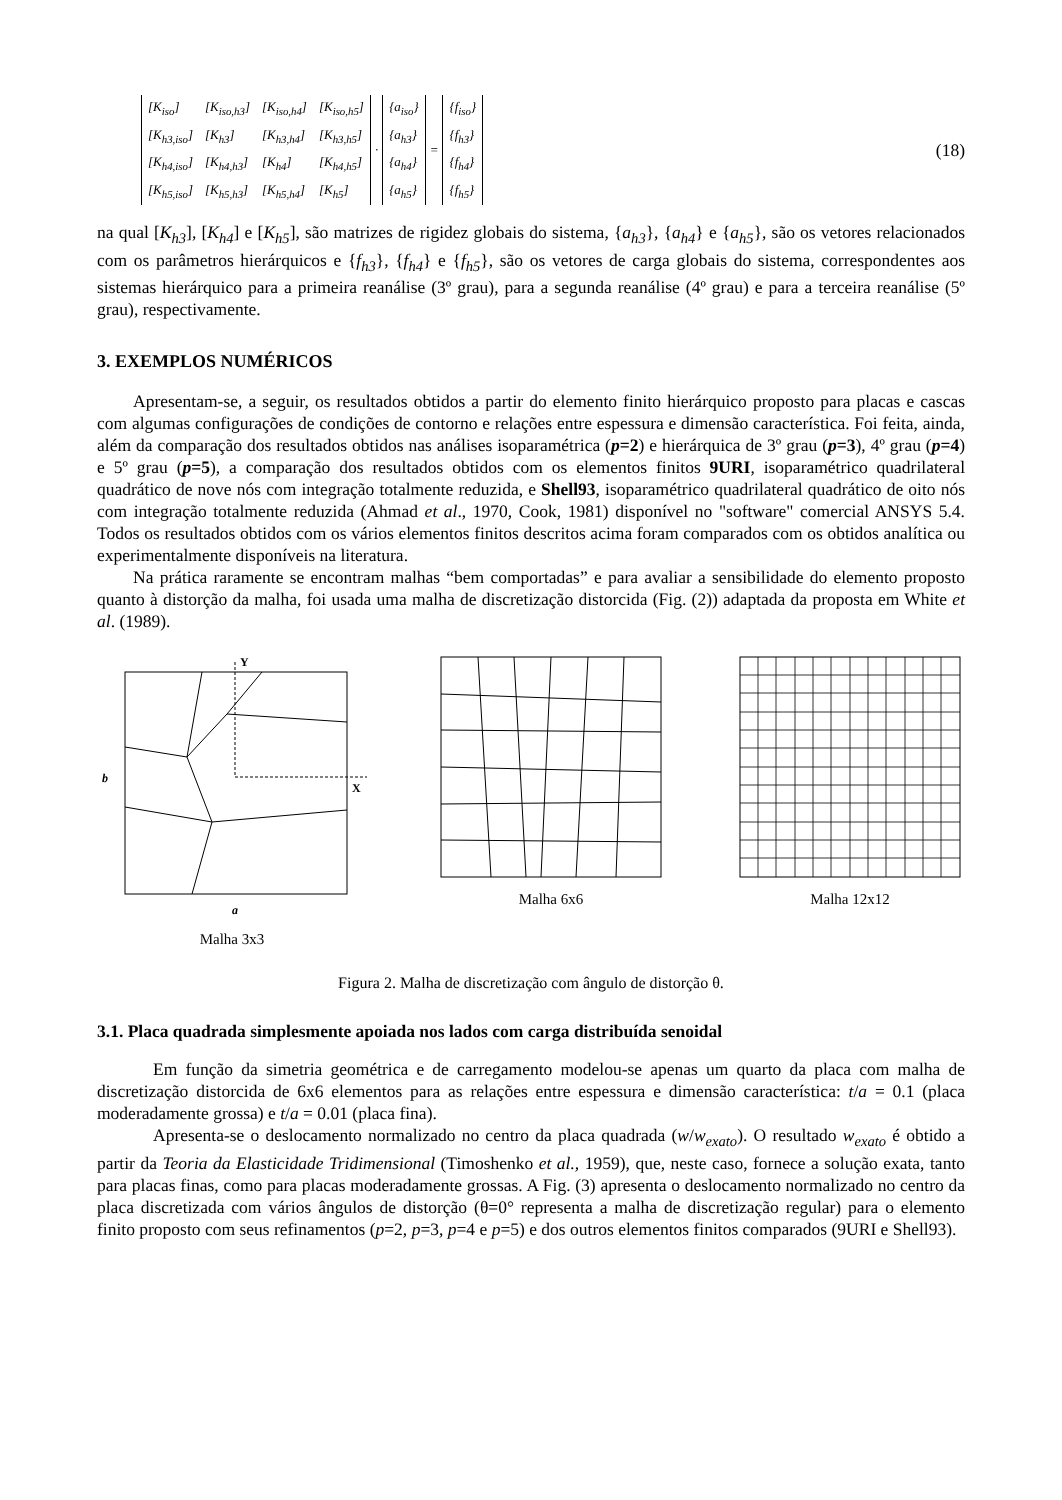| [K<sub>iso</sub>] | [K<sub>iso,h3</sub>] | [K<sub>iso,h4</sub>] | [K<sub>iso,h5</sub>] |
| [K<sub>h3,iso</sub>] | [K<sub>h3</sub>] | [K<sub>h3,h4</sub>] | [K<sub>h3,h5</sub>] |
| [K<sub>h4,iso</sub>] | [K<sub>h4,h3</sub>] | [K<sub>h4</sub>] | [K<sub>h4,h5</sub>] |
| [K<sub>h5,iso</sub>] | [K<sub>h5,h3</sub>] | [K<sub>h5,h4</sub>] | [K<sub>h5</sub>] |
·
| {a<sub>iso</sub>} |
| {a<sub>h3</sub>} |
| {a<sub>h4</sub>} |
| {a<sub>h5</sub>} |
=
| {f<sub>iso</sub>} |
| {f<sub>h3</sub>} |
| {f<sub>h4</sub>} |
| {f<sub>h5</sub>} |
(18)
na qual [K<sub>h3</sub>], [K<sub>h4</sub>] e [K<sub>h5</sub>], são matrizes de rigidez globais do sistema, {a<sub>h3</sub>}, {a<sub>h4</sub>} e {a<sub>h5</sub>}, são os vetores relacionados com os parâmetros hierárquicos e {f<sub>h3</sub>}, {f<sub>h4</sub>} e {f<sub>h5</sub>}, são os vetores de carga globais do sistema, correspondentes aos sistemas hierárquico para a primeira reanálise (3º grau), para a segunda reanálise (4º grau) e para a terceira reanálise (5º grau), respectivamente.
3. EXEMPLOS NUMÉRICOS
Apresentam-se, a seguir, os resultados obtidos a partir do elemento finito hierárquico proposto para placas e cascas com algumas configurações de condições de contorno e relações entre espessura e dimensão característica. Foi feita, ainda, além da comparação dos resultados obtidos nas análises isoparamétrica (p=2) e hierárquica de 3º grau (p=3), 4º grau (p=4) e 5º grau (p=5), a comparação dos resultados obtidos com os elementos finitos 9URI, isoparamétrico quadrilateral quadrático de nove nós com integração totalmente reduzida, e Shell93, isoparamétrico quadrilateral quadrático de oito nós com integração totalmente reduzida (Ahmad et al., 1970, Cook, 1981) disponível no "software" comercial ANSYS 5.4. Todos os resultados obtidos com os vários elementos finitos descritos acima foram comparados com os obtidos analítica ou experimentalmente disponíveis na literatura.
Na prática raramente se encontram malhas “bem comportadas” e para avaliar a sensibilidade do elemento proposto quanto à distorção da malha, foi usada uma malha de discretização distorcida (Fig. (2)) adaptada da proposta em White et al. (1989).
Y
X
b
a
Malha 3x3
Malha 6x6 Malha 12x12
Figura 2. Malha de discretização com ângulo de distorção θ.
3.1. Placa quadrada simplesmente apoiada nos lados com carga distribuída senoidal
Em função da simetria geométrica e de carregamento modelou-se apenas um quarto da placa com malha de discretização distorcida de 6x6 elementos para as relações entre espessura e dimensão característica: t/a = 0.1 (placa moderadamente grossa) e t/a = 0.01 (placa fina).
Apresenta-se o deslocamento normalizado no centro da placa quadrada (w/w<sub>exato</sub>). O resultado w<sub>exato</sub> é obtido a partir da Teoria da Elasticidade Tridimensional (Timoshenko et al., 1959), que, neste caso, fornece a solução exata, tanto para placas finas, como para placas moderadamente grossas. A Fig. (3) apresenta o deslocamento normalizado no centro da placa discretizada com vários ângulos de distorção (θ=0° representa a malha de discretização regular) para o elemento finito proposto com seus refinamentos (p=2, p=3, p=4 e p=5) e dos outros elementos finitos comparados (9URI e Shell93).